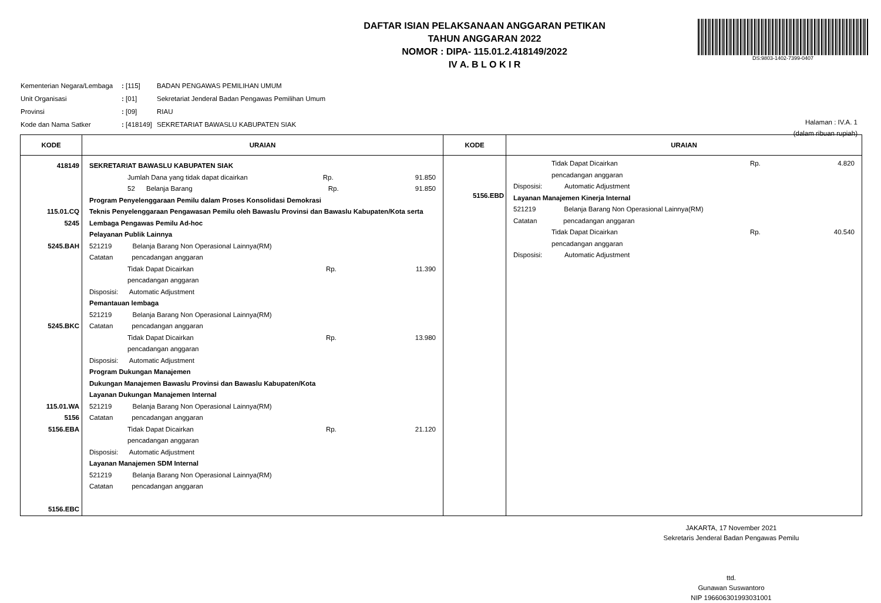DAFTAR ISIAN PELAKSANAAN ANGGARAN PETIKAN
TAHUN ANGGARAN 2022
NOMOR : DIPA- 115.01.2.418149/2022
IV A. B L O K I R
DS:9803-1402-7399-0407
| Kementerian Negara/Lembaga | : [115] | BADAN PENGAWAS PEMILIHAN UMUM |
| Unit Organisasi | : [01] | Sekretariat Jenderal Badan Pengawas Pemilihan Umum |
| Provinsi | : [09] | RIAU |
| Kode dan Nama Satker | : [418149] | SEKRETARIAT BAWASLU KABUPATEN SIAK |
Halaman : IV.A. 1
(dalam ribuan rupiah)
| KODE | URAIAN | KODE | URAIAN |
| --- | --- | --- | --- |
| 418149 115.01.CQ 5245 5245.BAH 5245.BKC 115.01.WA 5156 5156.EBA 5156.EBC | SEKRETARIAT BAWASLU KABUPATEN SIAK Jumlah Dana yang tidak dapat dicairkan Rp. 91.850 52 Belanja Barang Rp. 91.850 Program Penyelenggaraan Pemilu dalam Proses Konsolidasi Demokrasi Teknis Penyelenggaraan Pengawasan Pemilu oleh Bawaslu Provinsi dan Bawaslu Kabupaten/Kota serta Lembaga Pengawas Pemilu Ad-hoc Pelayanan Publik Lainnya 521219 Belanja Barang Non Operasional Lainnya(RM) Catatan pencadangan anggaran Tidak Dapat Dicairkan Rp. 11.390 pencadangan anggaran Disposisi: Automatic Adjustment Pemantauan lembaga 521219 Belanja Barang Non Operasional Lainnya(RM) Catatan pencadangan anggaran Tidak Dapat Dicairkan Rp. 13.980 pencadangan anggaran Disposisi: Automatic Adjustment Program Dukungan Manajemen Dukungan Manajemen Bawaslu Provinsi dan Bawaslu Kabupaten/Kota Layanan Dukungan Manajemen Internal 521219 Belanja Barang Non Operasional Lainnya(RM) Catatan pencadangan anggaran Tidak Dapat Dicairkan Rp. 21.120 pencadangan anggaran Disposisi: Automatic Adjustment Layanan Manajemen SDM Internal 521219 Belanja Barang Non Operasional Lainnya(RM) Catatan pencadangan anggaran | 5156.EBD | Tidak Dapat Dicairkan Rp. 4.820 pencadangan anggaran Disposisi: Automatic Adjustment Layanan Manajemen Kinerja Internal 521219 Belanja Barang Non Operasional Lainnya(RM) Catatan pencadangan anggaran Tidak Dapat Dicairkan Rp. 40.540 pencadangan anggaran Disposisi: Automatic Adjustment |
JAKARTA, 17 November 2021
Sekretaris Jenderal Badan Pengawas Pemilu
ttd.
Gunawan Suswantoro
NIP 196606301993031001